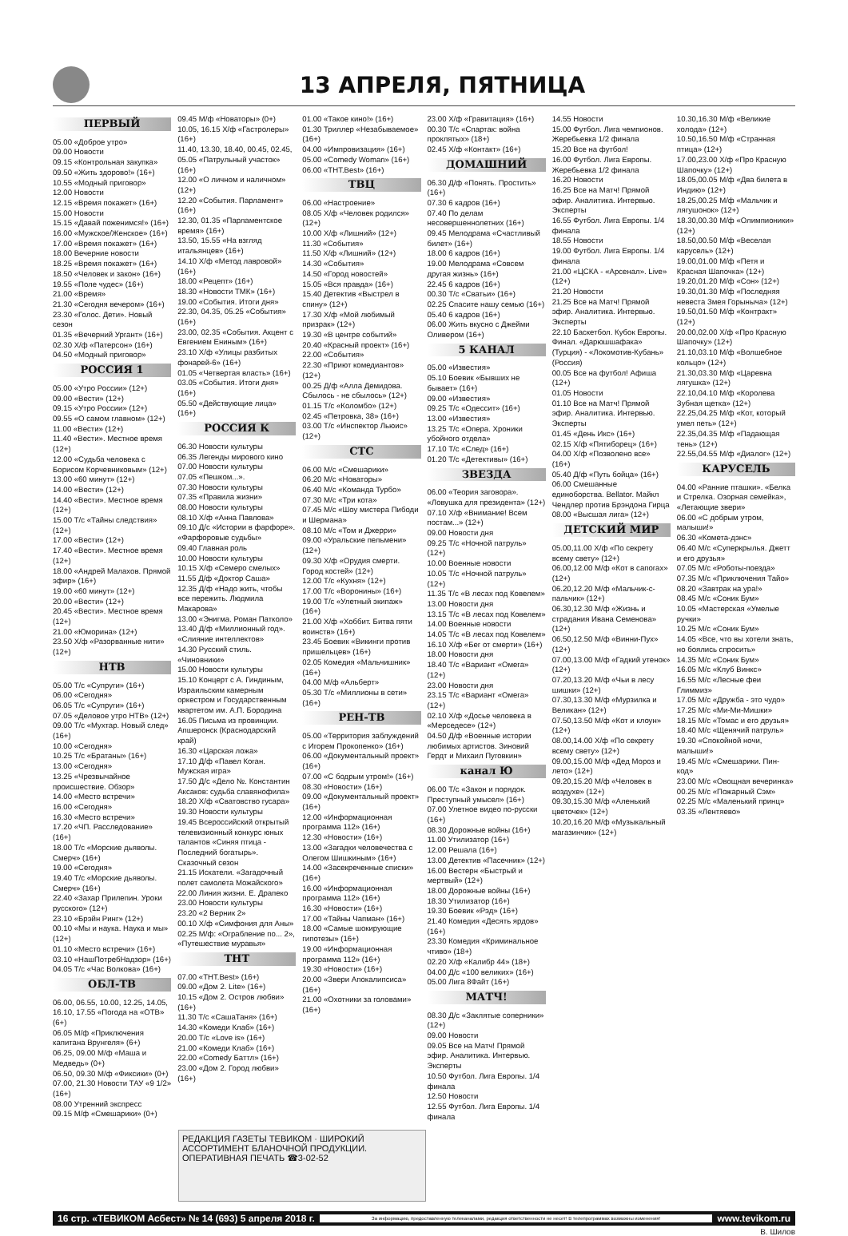13 АПРЕЛЯ, ПЯТНИЦА
ПЕРВЫЙ
05.00 «Доброе утро»
09.00 Новости
09.15 «Контрольная закупка»
09.50 «Жить здорово!» (16+)
10.55 «Модный приговор»
12.00 Новости
12.15 «Время покажет» (16+)
15.00 Новости
15.15 «Давай поженимся!» (16+)
16.00 «Мужское/Женское» (16+)
17.00 «Время покажет» (16+)
18.00 Вечерние новости
18.25 «Время покажет» (16+)
18.50 «Человек и закон» (16+)
19.55 «Поле чудес» (16+)
21.00 «Время»
21.30 «Сегодня вечером» (16+)
23.30 «Голос. Дети». Новый сезон
01.35 «Вечерний Ургант» (16+)
02.30 Х/ф «Патерсон» (16+)
04.50 «Модный приговор»
РОССИЯ 1
05.00 «Утро России» (12+)
09.00 «Вести» (12+)
09.15 «Утро России» (12+)
09.55 «О самом главном» (12+)
11.00 «Вести» (12+)
11.40 «Вести». Местное время (12+)
12.00 «Судьба человека с Борисом Корчевниковым» (12+)
13.00 «60 минут» (12+)
14.00 «Вести» (12+)
14.40 «Вести». Местное время (12+)
15.00 Т/с «Тайны следствия» (12+)
17.00 «Вести» (12+)
17.40 «Вести». Местное время (12+)
18.00 «Андрей Малахов. Прямой эфир» (16+)
19.00 «60 минут» (12+)
20.00 «Вести» (12+)
20.45 «Вести». Местное время (12+)
21.00 «Юморина» (12+)
23.50 Х/ф «Разорванные нити» (12+)
НТВ
05.00 Т/с «Супруги» (16+)
06.00 «Сегодня»
06.05 Т/с «Супруги» (16+)
07.05 «Деловое утро НТВ» (12+)
09.00 Т/с «Мухтар. Новый след» (16+)
10.00 «Сегодня»
10.25 Т/с «Братаны» (16+)
13.00 «Сегодня»
13.25 «Чрезвычайное происшествие. Обзор»
14.00 «Место встречи»
16.00 «Сегодня»
16.30 «Место встречи»
17.20 «ЧП. Расследование» (16+)
18.00 Т/с «Морские дьяволы. Смерч» (16+)
19.00 «Сегодня»
19.40 Т/с «Морские дьяволы. Смерч» (16+)
22.40 «Захар Прилепин. Уроки русского» (12+)
23.10 «Брэйн Ринг» (12+)
00.10 «Мы и наука. Наука и мы» (12+)
01.10 «Место встречи» (16+)
03.10 «НашПотребНадзор» (16+)
04.05 Т/с «Час Волкова» (16+)
ОБЛ-ТВ
06.00, 06.55, 10.00, 12.25, 14.05, 16.10, 17.55 «Погода на «ОТВ» (6+)
06.05 М/ф «Приключения капитана Врунгеля» (6+)
06.25, 09.00 М/ф «Маша и Медведь» (0+)
06.50, 09.30 М/ф «Фиксики» (0+)
07.00, 21.30 Новости ТАУ «9 1/2» (16+)
08.00 Утренний экспресс
09.15 М/ф «Смешарики» (0+)
09.45 М/ф «Новаторы» (0+)
10.05, 16.15 Х/ф «Гастролеры» (16+)
11.40, 13.30, 18.40, 00.45, 02.45, 05.05 «Патрульный участок» (16+)
12.00 «О личном и наличном» (12+)
12.20 «События. Парламент» (16+)
12.30, 01.35 «Парламентское время» (16+)
13.50, 15.55 «На взгляд итальянцев» (16+)
14.10 Х/ф «Метод лавровой» (16+)
18.00 «Рецепт» (16+)
18.30 «Новости ТМК» (16+)
19.00 «События. Итоги дня»
22.30, 04.35, 05.25 «События» (16+)
23.00, 02.35 «События. Акцент с Евгением Ениным» (16+)
23.10 Х/ф «Улицы разбитых фонарей-6» (16+)
01.05 «Четвертая власть» (16+)
03.05 «События. Итоги дня» (16+)
05.50 «Действующие лица» (16+)
РОССИЯ К
06.30 Новости культуры
06.35 Легенды мирового кино
07.00 Новости культуры
07.05 «Пешком...».
07.30 Новости культуры
07.35 «Правила жизни»
08.00 Новости культуры
08.10 Х/ф «Анна Павлова»
09.10 Д/с «Истории в фарфоре». «Фарфоровые судьбы»
09.40 Главная роль
10.00 Новости культуры
10.15 Х/ф «Семеро смелых»
11.55 Д/ф «Доктор Саша»
12.35 Д/ф «Надо жить, чтобы все пережить. Людмила Макарова»
13.00 «Энигма. Роман Патколо»
13.40 Д/ф «Миллионный год». «Слияние интеллектов»
14.30 Русский стиль. «Чиновники»
15.00 Новости культуры
15.10 Концерт с А. Гиндиным, Израильским камерным оркестром и Государственным квартетом им. А.П. Бородина
16.05 Письма из провинции. Апшеронск (Краснодарский край)
16.30 «Царская ложа»
17.10 Д/ф «Павел Коган. Мужская игра»
17.50 Д/с «Дело №. Константин Аксаков: судьба славянофила»
18.20 Х/ф «Сватовство гусара»
19.30 Новости культуры
19.45 Всероссийский открытый телевизионный конкурс юных талантов «Синяя птица - Последний богатырь». Сказочный сезон
21.15 Искатели. «Загадочный полет самолета Можайского»
22.00 Линия жизни. Е. Драпеко
23.00 Новости культуры
23.20 «2 Верник 2»
00.10 Х/ф «Симфония для Аны»
02.25 М/ф: «Ограбление по... 2», «Путешествие муравья»
ТНТ
07.00 «ТНТ.Best» (16+)
09.00 «Дом 2. Lite» (16+)
10.15 «Дом 2. Остров любви» (16+)
11.30 Т/с «СашаТаня» (16+)
14.30 «Комеди Клаб» (16+)
20.00 Т/с «Love is» (16+)
21.00 «Комеди Клаб» (16+)
22.00 «Comedy Баттл» (16+)
23.00 «Дом 2. Город любви» (16+)
01.00 «Такое кино!» (16+)
01.30 Триллер «Незабываемое» (16+)
04.00 «Импровизация» (16+)
05.00 «Comedy Woman» (16+)
06.00 «ТНТ.Best» (16+)
ТВЦ
06.00 «Настроение»
08.05 Х/ф «Человек родился» (12+)
10.00 Х/ф «Лишний» (12+)
11.30 «События»
11.50 Х/ф «Лишний» (12+)
14.30 «События»
14.50 «Город новостей»
15.05 «Вся правда» (16+)
15.40 Детектив «Выстрел в спину» (12+)
17.30 Х/ф «Мой любимый призрак» (12+)
19.30 «В центре событий»
20.40 «Красный проект» (16+)
22.00 «События»
22.30 «Приют комедиантов» (12+)
00.25 Д/ф «Алла Демидова. Сбылось - не сбылось» (12+)
01.15 Т/с «Коломбо» (12+)
02.45 «Петровка, 38» (16+)
03.00 Т/с «Инспектор Льюис» (12+)
СТС
06.00 М/с «Смешарики»
06.20 М/с «Новаторы»
06.40 М/с «Команда Турбо»
07.30 М/с «Три кота»
07.45 М/с «Шоу мистера Пибоди и Шермана»
08.10 М/с «Том и Джерри»
09.00 «Уральские пельмени» (12+)
09.30 Х/ф «Орудия смерти. Город костей» (12+)
12.00 Т/с «Кухня» (12+)
17.00 Т/с «Воронины» (16+)
19.00 Т/с «Улетный экипаж» (16+)
21.00 Х/ф «Хоббит. Битва пяти воинств» (16+)
23.45 Боевик «Викинги против пришельцев» (16+)
02.05 Комедия «Мальчишник» (16+)
04.00 М/ф «Альберт»
05.30 Т/с «Миллионы в сети» (16+)
РЕН-ТВ
05.00 «Территория заблуждений с Игорем Прокопенко» (16+)
06.00 «Документальный проект» (16+)
07.00 «С бодрым утром!» (16+)
08.30 «Новости» (16+)
09.00 «Документальный проект» (16+)
12.00 «Информационная программа 112» (16+)
12.30 «Новости» (16+)
13.00 «Загадки человечества с Олегом Шишкиным» (16+)
14.00 «Засекреченные списки» (16+)
16.00 «Информационная программа 112» (16+)
16.30 «Новости» (16+)
17.00 «Тайны Чапман» (16+)
18.00 «Самые шокирующие гипотезы» (16+)
19.00 «Информационная программа 112» (16+)
19.30 «Новости» (16+)
20.00 «Звери Апокалипсиса» (16+)
21.00 «Охотники за головами» (16+)
23.00 Х/ф «Гравитация» (16+)
00.30 Т/с «Спартак: война проклятых» (18+)
02.45 Х/ф «Контакт» (16+)
ДОМАШНИЙ
06.30 Д/ф «Понять. Простить» (16+)
07.30 6 кадров (16+)
07.40 По делам несовершеннолетних (16+)
09.45 Мелодрама «Счастливый билет» (16+)
18.00 6 кадров (16+)
19.00 Мелодрама «Совсем другая жизнь» (16+)
22.45 6 кадров (16+)
00.30 Т/с «Сватьи» (16+)
02.25 Спасите нашу семью (16+)
05.40 6 кадров (16+)
06.00 Жить вкусно с Джейми Оливером (16+)
5 КАНАЛ
05.00 «Известия»
05.10 Боевик «Бывших не бывает» (16+)
09.00 «Известия»
09.25 Т/с «Одессит» (16+)
13.00 «Известия»
13.25 Т/с «Опера. Хроники убойного отдела»
17.10 Т/с «След» (16+)
01.20 Т/с «Детективы» (16+)
ЗВЕЗДА
06.00 «Теория заговора». «Ловушка для президента» (12+)
07.10 Х/ф «Внимание! Всем постам...» (12+)
09.00 Новости дня
09.25 Т/с «Ночной патруль» (12+)
10.00 Военные новости
10.05 Т/с «Ночной патруль» (12+)
11.35 Т/с «В лесах под Ковелем»
13.00 Новости дня
13.15 Т/с «В лесах под Ковелем»
14.00 Военные новости
14.05 Т/с «В лесах под Ковелем»
16.10 Х/ф «Бег от смерти» (16+)
18.00 Новости дня
18.40 Т/с «Вариант «Омега» (12+)
23.00 Новости дня
23.15 Т/с «Вариант «Омега» (12+)
02.10 Х/ф «Досье человека в «Мерседесе» (12+)
04.50 Д/ф «Военные истории любимых артистов. Зиновий Гердт и Михаил Пуговкин»
канал Ю
06.00 Т/с «Закон и порядок. Преступный умысел» (16+)
07.00 Улетное видео по-русски (16+)
08.30 Дорожные войны (16+)
11.00 Утилизатор (16+)
12.00 Решала (16+)
13.00 Детектив «Пасечник» (12+)
16.00 Вестерн «Быстрый и мертвый» (12+)
18.00 Дорожные войны (16+)
18.30 Утилизатор (16+)
19.30 Боевик «Рэд» (16+)
21.40 Комедия «Десять ярдов» (16+)
23.30 Комедия «Криминальное чтиво» (18+)
02.20 Х/ф «Калибр 44» (18+)
04.00 Д/с «100 великих» (16+)
05.00 Лига 8Файт (16+)
МАТЧ!
08.30 Д/с «Заклятые соперники» (12+)
09.00 Новости
09.05 Все на Матч! Прямой эфир. Аналитика. Интервью. Эксперты
10.50 Футбол. Лига Европы. 1/4 финала
12.50 Новости
12.55 Футбол. Лига Европы. 1/4 финала
14.55 Новости
15.00 Футбол. Лига чемпионов. Жеребьевка 1/2 финала
15.20 Все на футбол!
16.00 Футбол. Лига Европы. Жеребьевка 1/2 финала
16.20 Новости
16.25 Все на Матч! Прямой эфир. Аналитика. Интервью. Эксперты
16.55 Футбол. Лига Европы. 1/4 финала
18.55 Новости
19.00 Футбол. Лига Европы. 1/4 финала
21.00 «ЦСКА - «Арсенал». Live» (12+)
21.20 Новости
21.25 Все на Матч! Прямой эфир. Аналитика. Интервью. Эксперты
22.10 Баскетбол. Кубок Европы. Финал. «Дарюшшафака» (Турция) - «Локомотив-Кубань» (Россия)
00.05 Все на футбол! Афиша (12+)
01.05 Новости
01.10 Все на Матч! Прямой эфир. Аналитика. Интервью. Эксперты
01.45 «День Икс» (16+)
02.15 Х/ф «Пятиборец» (16+)
04.00 Х/ф «Позволено все» (16+)
05.40 Д/ф «Путь бойца» (16+)
06.00 Смешанные единоборства. Bellator. Майкл Чендлер против Брэндона Гирца
08.00 «Высшая лига» (12+)
ДЕТСКИЙ МИР
05.00,11.00 Х/ф «По секрету всему свету» (12+)
06.00,12.00 М/ф «Кот в сапогах» (12+)
06.20,12.20 М/ф «Мальчик-с-пальчик» (12+)
06.30,12.30 М/ф «Жизнь и страдания Ивана Семеновa» (12+)
06.50,12.50 М/ф «Винни-Пух» (12+)
07.00,13.00 М/ф «Гадкий утенок» (12+)
07.20,13.20 М/ф «Чьи в лесу шишки» (12+)
07.30,13.30 М/ф «Мурзилка и Великан» (12+)
07.50,13.50 М/ф «Кот и клоун» (12+)
08.00,14.00 Х/ф «По секрету всему свету» (12+)
09.00,15.00 М/ф «Дед Мороз и лето» (12+)
09.20,15.20 М/ф «Человек в воздухе» (12+)
09.30,15.30 М/ф «Аленький цветочек» (12+)
10.20,16.20 М/ф «Музыкальный магазинчик» (12+)
10.30,16.30 М/ф «Великие холода» (12+)
10.50,16.50 М/ф «Странная птица» (12+)
17.00,23.00 Х/ф «Про Красную Шапочку» (12+)
18.05,00.05 М/ф «Два билета в Индию» (12+)
18.25,00.25 М/ф «Мальчик и лягушонок» (12+)
18.30,00.30 М/ф «Олимпионики» (12+)
18.50,00.50 М/ф «Веселая карусель» (12+)
19.00,01.00 М/ф «Петя и Красная Шапочка» (12+)
19.20,01.20 М/ф «Сон» (12+)
19.30,01.30 М/ф «Последняя невеста Змея Горыныча» (12+)
19.50,01.50 М/ф «Контракт» (12+)
20.00,02.00 Х/ф «Про Красную Шапочку» (12+)
21.10,03.10 М/ф «Волшебное кольцо» (12+)
21.30,03.30 М/ф «Царевна лягушка» (12+)
22.10,04.10 М/ф «Королева Зубная щетка» (12+)
22.25,04.25 М/ф «Кот, который умел петь» (12+)
22.35,04.35 М/ф «Падающая тень» (12+)
22.55,04.55 М/ф «Диалог» (12+)
КАРУСЕЛЬ
04.00 «Ранние пташки». «Белка и Стрелка. Озорная семейка», «Летающие звери»
06.00 «С добрым утром, малыши!»
06.30 «Комета-дэнс»
06.40 М/с «Суперкрылья. Джетт и его друзья»
07.05 М/с «Роботы-поезда»
07.35 М/с «Приключения Тайо»
08.20 «Завтрак на ура!»
08.45 М/с «Соник Бум»
10.05 «Мастерская «Умелые ручки»
10.25 М/с «Соник Бум»
14.05 «Все, что вы хотели знать, но боялись спросить»
14.35 М/с «Соник Бум»
16.05 М/с «Клуб Винкс»
16.55 М/с «Лесные феи Глиммиз»
17.05 М/с «Дружба - это чудо»
17.25 М/с «Ми-Ми-Мишки»
18.15 М/с «Томас и его друзья»
18.40 М/с «Щенячий патруль»
19.30 «Спокойной ночи, малыши!»
19.45 М/с «Смешарики. Пин-код»
23.00 М/с «Овощная вечеринка»
00.25 М/с «Пожарный Сэм»
02.25 М/с «Маленький принц»
03.35 «Лентяево»
РЕДАКЦИЯ ГАЗЕТЫ ТЕВИКОМ · ШИРОКИЙ АССОРТИМЕНТ БЛАНОЧНОЙ ПРОДУКЦИИ. ОПЕРАТИВНАЯ ПЕЧАТЬ ☎3-02-52
16 стр. «ТЕВИКОМ Асбест» № 14 (693) 5 апреля 2018 г. За информацию, предоставленную телеканалами, редакция ответственности не несет! В телепрограммах возможны изменения! www.tevikom.ru
В. Шилов